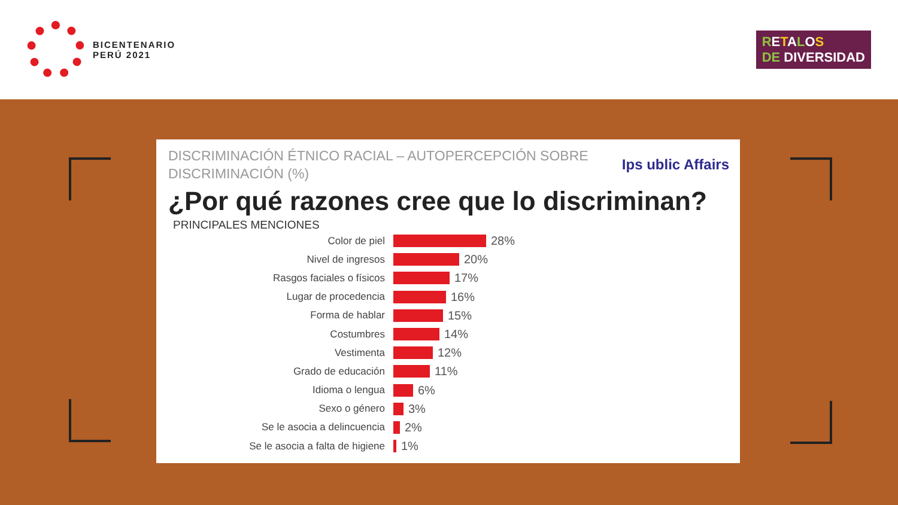BICENTENARIO
PERÚ 2021
RETALOS
DE DIVERSIDAD
Ips ublic Affairs
DISCRIMINACIÓN ÉTNICO RACIAL – AUTOPERCEPCIÓN SOBRE
DISCRIMINACIÓN (%)
¿Por qué razones cree que lo discriminan?
PRINCIPALES MENCIONES
Color de piel 28%
Nivel de ingresos 20%
Rasgos faciales o físicos 17%
Lugar de procedencia 16%
Forma de hablar 15%
Costumbres 14%
Vestimenta 12%
Grado de educación 11%
Idioma o lengua 6%
Sexo o género 3%
Se le asocia a delincuencia 2%
Se le asocia a falta de higiene 1%